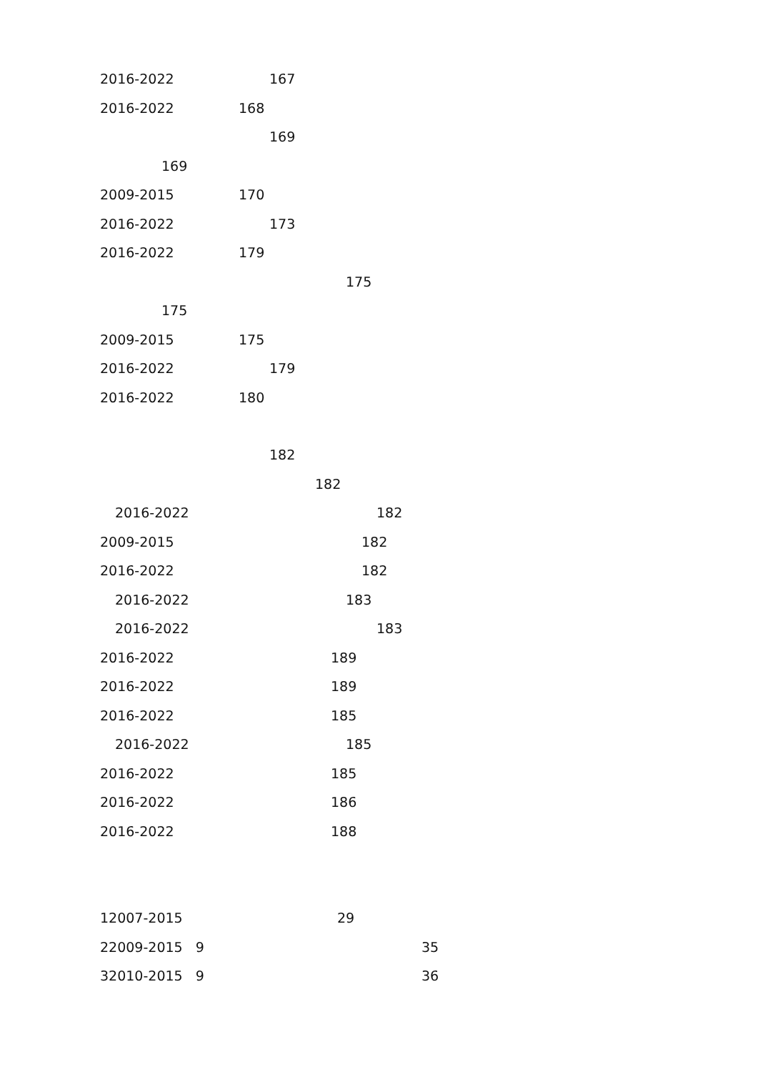2016-2022 167
2016-2022 168 169
169
2009-2015 170
2016-2022 173
2016-2022 179 175
175
2009-2015 175
2016-2022 179
2016-2022 180 182 182
2016-2022 182
2009-2015 182
2016-2022 182
2016-2022 183
2016-2022 183
2016-2022 189
2016-2022 189
2016-2022 185
2016-2022 185
2016-2022 185
2016-2022 186
2016-2022 188
12007-2015 29
22009-2015 9 35
32010-2015 9 36